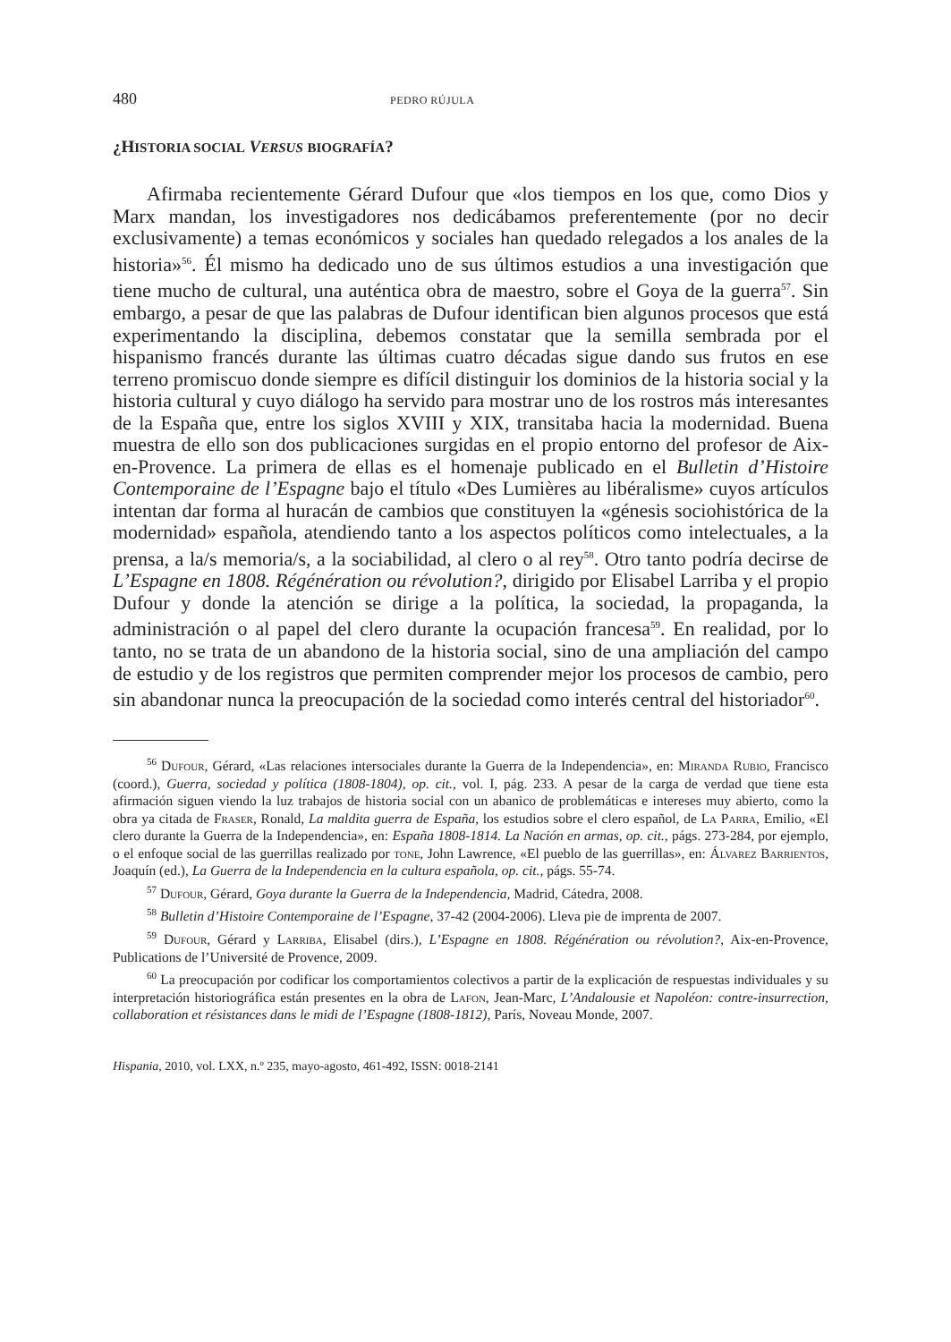480 PEDRO RÚJULA
¿HISTORIA SOCIAL VERSUS BIOGRAFÍA?
Afirmaba recientemente Gérard Dufour que «los tiempos en los que, como Dios y Marx mandan, los investigadores nos dedicábamos preferentemente (por no decir exclusivamente) a temas económicos y sociales han quedado relegados a los anales de la historia»<sup>56</sup>. Él mismo ha dedicado uno de sus últimos estudios a una investigación que tiene mucho de cultural, una auténtica obra de maestro, sobre el Goya de la guerra<sup>57</sup>. Sin embargo, a pesar de que las palabras de Dufour identifican bien algunos procesos que está experimentando la disciplina, debemos constatar que la semilla sembrada por el hispanismo francés durante las últimas cuatro décadas sigue dando sus frutos en ese terreno promiscuo donde siempre es difícil distinguir los dominios de la historia social y la historia cultural y cuyo diálogo ha servido para mostrar uno de los rostros más interesantes de la España que, entre los siglos XVIII y XIX, transitaba hacia la modernidad. Buena muestra de ello son dos publicaciones surgidas en el propio entorno del profesor de Aix-en-Provence. La primera de ellas es el homenaje publicado en el Bulletin d’Histoire Contemporaine de l’Espagne bajo el título «Des Lumières au libéralisme» cuyos artículos intentan dar forma al huracán de cambios que constituyen la «génesis sociohistórica de la modernidad» española, atendiendo tanto a los aspectos políticos como intelectuales, a la prensa, a la/s memoria/s, a la sociabilidad, al clero o al rey<sup>58</sup>. Otro tanto podría decirse de L’Espagne en 1808. Régénération ou révolution?, dirigido por Elisabel Larriba y el propio Dufour y donde la atención se dirige a la política, la sociedad, la propaganda, la administración o al papel del clero durante la ocupación francesa<sup>59</sup>. En realidad, por lo tanto, no se trata de un abandono de la historia social, sino de una ampliación del campo de estudio y de los registros que permiten comprender mejor los procesos de cambio, pero sin abandonar nunca la preocupación de la sociedad como interés central del historiador<sup>60</sup>.
<sup>56</sup> Dufour, Gérard, «Las relaciones intersociales durante la Guerra de la Independencia», en: Miranda Rubio, Francisco (coord.), Guerra, sociedad y política (1808-1804), op. cit., vol. I, pág. 233. A pesar de la carga de verdad que tiene esta afirmación siguen viendo la luz trabajos de historia social con un abanico de problemáticas e intereses muy abierto, como la obra ya citada de Fraser, Ronald, La maldita guerra de España, los estudios sobre el clero español, de La Parra, Emilio, «El clero durante la Guerra de la Independencia», en: España 1808-1814. La Nación en armas, op. cit., págs. 273-284, por ejemplo, o el enfoque social de las guerrillas realizado por tone, John Lawrence, «El pueblo de las guerrillas», en: Álvarez Barrientos, Joaquín (ed.), La Guerra de la Independencia en la cultura española, op. cit., págs. 55-74.
<sup>57</sup> Dufour, Gérard, Goya durante la Guerra de la Independencia, Madrid, Cátedra, 2008.
<sup>58</sup> Bulletin d’Histoire Contemporaine de l’Espagne, 37-42 (2004-2006). Lleva pie de imprenta de 2007.
<sup>59</sup> Dufour, Gérard y Larriba, Elisabel (dirs.), L’Espagne en 1808. Régénération ou révolution?, Aix-en-Provence, Publications de l’Université de Provence, 2009.
<sup>60</sup> La preocupación por codificar los comportamientos colectivos a partir de la explicación de respuestas individuales y su interpretación historiográfica están presentes en la obra de Lafon, Jean-Marc, L’Andalousie et Napoléon: contre-insurrection, collaboration et résistances dans le midi de l’Espagne (1808-1812), París, Noveau Monde, 2007.
Hispania, 2010, vol. LXX, n.º 235, mayo-agosto, 461-492, ISSN: 0018-2141